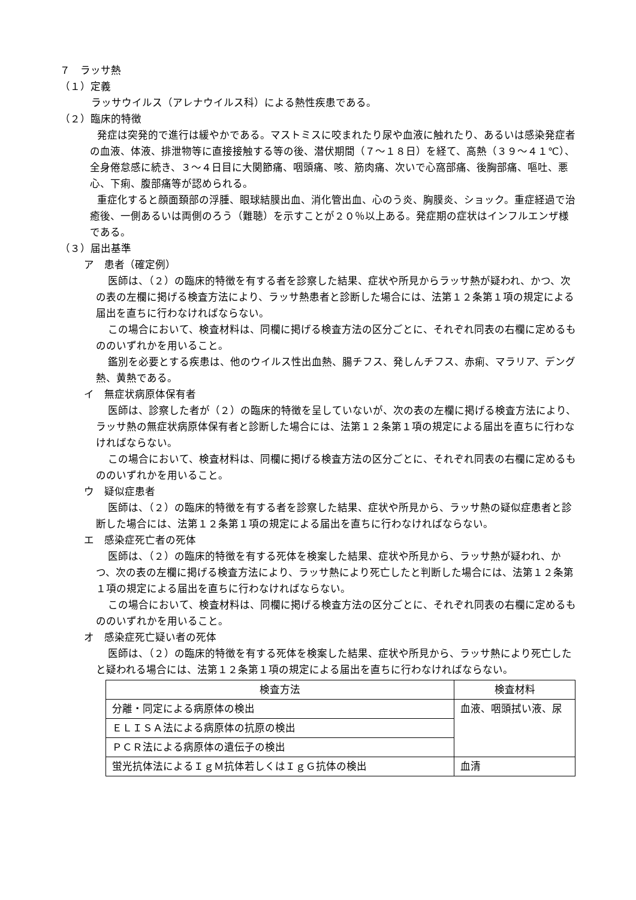７　ラッサ熱
（１）定義
ラッサウイルス（アレナウイルス科）による熱性疾患である。
（２）臨床的特徴
発症は突発的で進行は緩やかである。マストミスに咬まれたり尿や血液に触れたり、あるいは感染発症者の血液、体液、排泄物等に直接接触する等の後、潜伏期間（７～１８日）を経て、高熱（３９～４１℃）、全身倦怠感に続き、３～４日目に大関節痛、咽頭痛、咳、筋肉痛、次いで心窩部痛、後胸部痛、嘔吐、悪心、下痢、腹部痛等が認められる。
重症化すると顔面頚部の浮腫、眼球結膜出血、消化管出血、心のう炎、胸膜炎、ショック。重症経過で治癒後、一側あるいは両側のろう（難聴）を示すことが２０％以上ある。発症期の症状はインフルエンザ様である。
（３）届出基準
ア　患者（確定例）
医師は、（２）の臨床的特徴を有する者を診察した結果、症状や所見からラッサ熱が疑われ、かつ、次の表の左欄に掲げる検査方法により、ラッサ熱患者と診断した場合には、法第１２条第１項の規定による届出を直ちに行わなければならない。
この場合において、検査材料は、同欄に掲げる検査方法の区分ごとに、それぞれ同表の右欄に定めるもののいずれかを用いること。
鑑別を必要とする疾患は、他のウイルス性出血熱、腸チフス、発しんチフス、赤痢、マラリア、デング熱、黄熱である。
イ　無症状病原体保有者
医師は、診察した者が（２）の臨床的特徴を呈していないが、次の表の左欄に掲げる検査方法により、ラッサ熱の無症状病原体保有者と診断した場合には、法第１２条第１項の規定による届出を直ちに行わなければならない。
この場合において、検査材料は、同欄に掲げる検査方法の区分ごとに、それぞれ同表の右欄に定めるもののいずれかを用いること。
ウ　疑似症患者
医師は、（２）の臨床的特徴を有する者を診察した結果、症状や所見から、ラッサ熱の疑似症患者と診断した場合には、法第１２条第１項の規定による届出を直ちに行わなければならない。
エ　感染症死亡者の死体
医師は、（２）の臨床的特徴を有する死体を検案した結果、症状や所見から、ラッサ熱が疑われ、かつ、次の表の左欄に掲げる検査方法により、ラッサ熱により死亡したと判断した場合には、法第１２条第１項の規定による届出を直ちに行わなければならない。
この場合において、検査材料は、同欄に掲げる検査方法の区分ごとに、それぞれ同表の右欄に定めるもののいずれかを用いること。
オ　感染症死亡疑い者の死体
医師は、（２）の臨床的特徴を有する死体を検案した結果、症状や所見から、ラッサ熱により死亡したと疑われる場合には、法第１２条第１項の規定による届出を直ちに行わなければならない。
| 検査方法 | 検査材料 |
| --- | --- |
| 分離・同定による病原体の検出 | 血液、咽頭拭い液、尿 |
| ＥＬＩＳＡ法による病原体の抗原の検出 | |
| ＰＣＲ法による病原体の遺伝子の検出 | |
| 蛍光抗体法によるＩｇＭ抗体若しくはＩｇＧ抗体の検出 | 血清 |